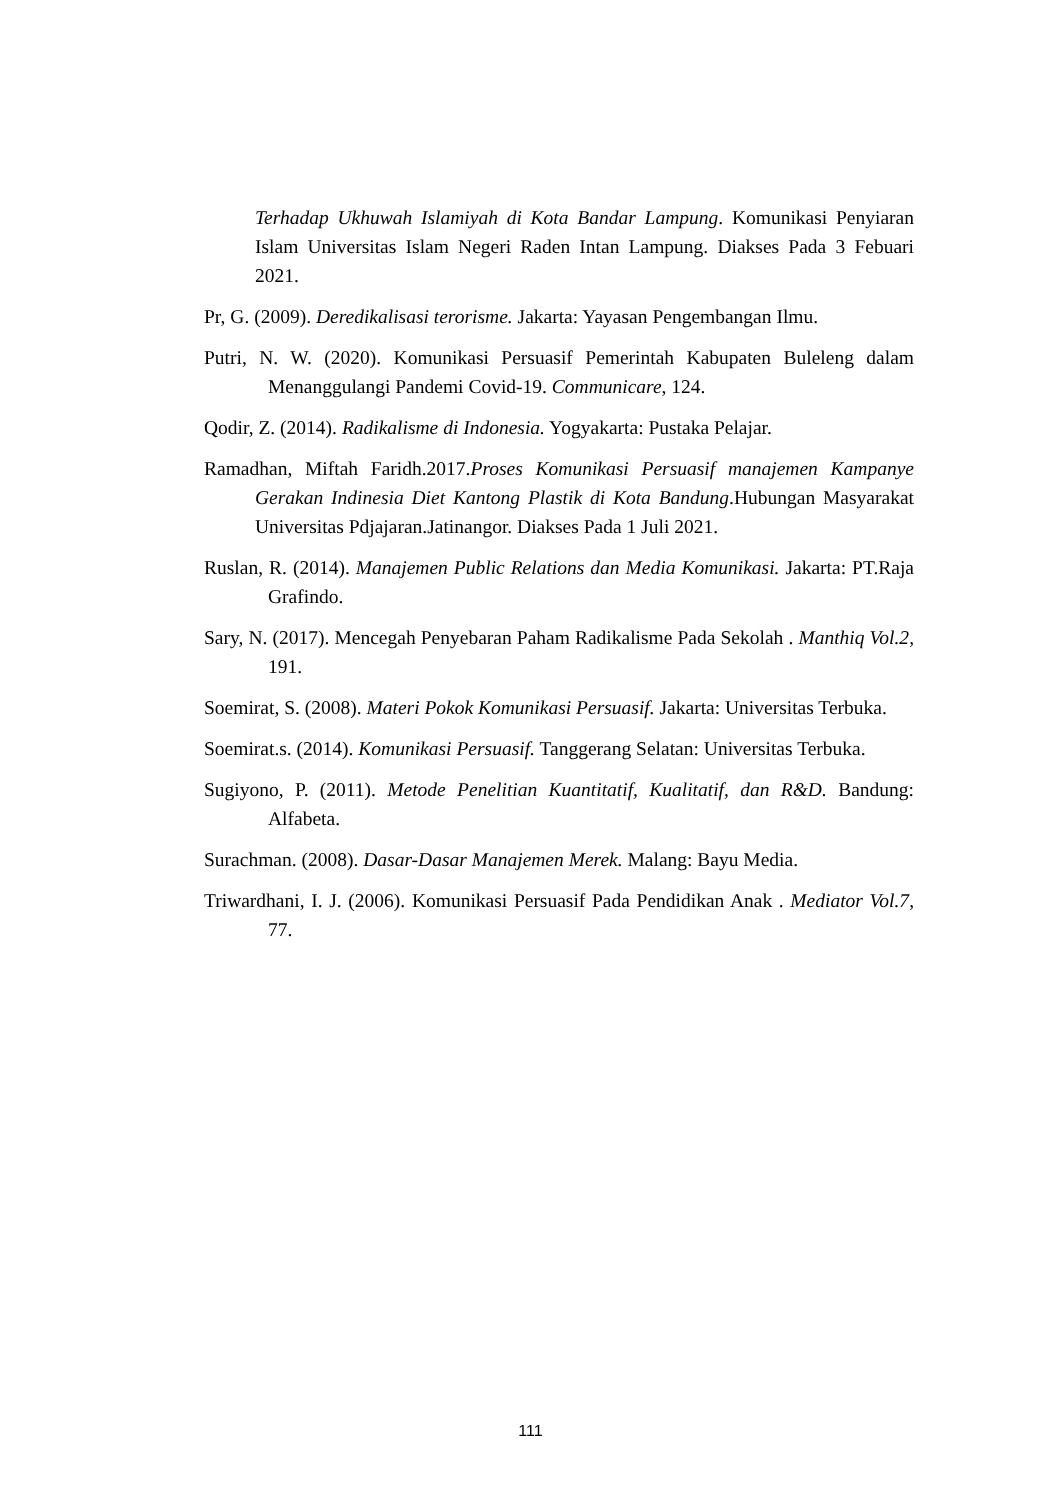Terhadap Ukhuwah Islamiyah di Kota Bandar Lampung. Komunikasi Penyiaran Islam Universitas Islam Negeri Raden Intan Lampung. Diakses Pada 3 Febuari 2021.
Pr, G. (2009). Deredikalisasi terorisme. Jakarta: Yayasan Pengembangan Ilmu.
Putri, N. W. (2020). Komunikasi Persuasif Pemerintah Kabupaten Buleleng dalam Menanggulangi Pandemi Covid-19. Communicare, 124.
Qodir, Z. (2014). Radikalisme di Indonesia. Yogyakarta: Pustaka Pelajar.
Ramadhan, Miftah Faridh.2017.Proses Komunikasi Persuasif manajemen Kampanye Gerakan Indinesia Diet Kantong Plastik di Kota Bandung.Hubungan Masyarakat Universitas Pdjajaran.Jatinangor. Diakses Pada 1 Juli 2021.
Ruslan, R. (2014). Manajemen Public Relations dan Media Komunikasi. Jakarta: PT.Raja Grafindo.
Sary, N. (2017). Mencegah Penyebaran Paham Radikalisme Pada Sekolah . Manthiq Vol.2, 191.
Soemirat, S. (2008). Materi Pokok Komunikasi Persuasif. Jakarta: Universitas Terbuka.
Soemirat.s. (2014). Komunikasi Persuasif. Tanggerang Selatan: Universitas Terbuka.
Sugiyono, P. (2011). Metode Penelitian Kuantitatif, Kualitatif, dan R&D. Bandung: Alfabeta.
Surachman. (2008). Dasar-Dasar Manajemen Merek. Malang: Bayu Media.
Triwardhani, I. J. (2006). Komunikasi Persuasif Pada Pendidikan Anak . Mediator Vol.7, 77.
111